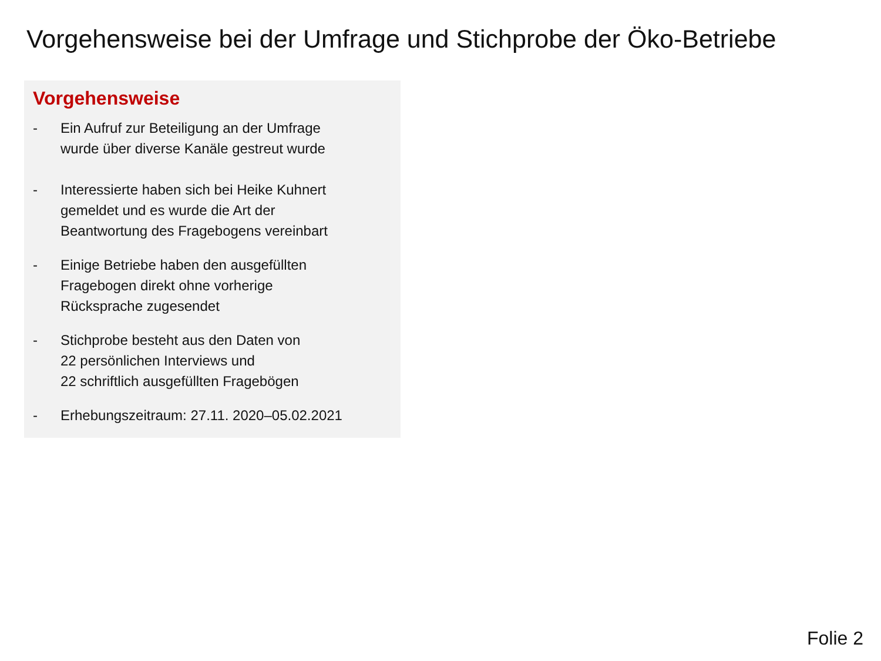Vorgehensweise bei der Umfrage und Stichprobe der Öko-Betriebe
Vorgehensweise
- Ein Aufruf zur Beteiligung an der Umfrage
wurde über diverse Kanäle gestreut wurde
- Interessierte haben sich bei Heike Kuhnert
gemeldet und es wurde die Art der
Beantwortung des Fragebogens vereinbart
- Einige Betriebe haben den ausgefüllten
Fragebogen direkt ohne vorherige
Rücksprache zugesendet
- Stichprobe besteht aus den Daten von
22 persönlichen Interviews und
22 schriftlich ausgefüllten Fragebögen
- Erhebungszeitraum: 27.11. 2020–05.02.2021
Folie 2